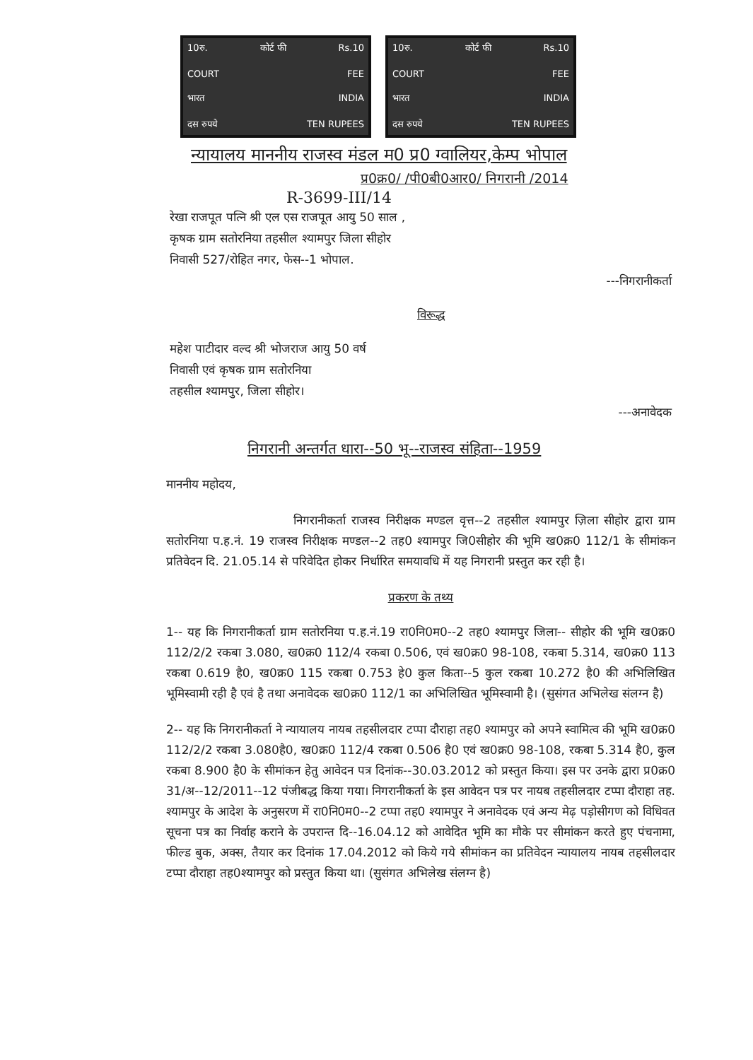10रु. कोर्ट फी Rs.10
COURT FEE
भारत INDIA
दस रुपये TEN RUPEES
10रु. कोर्ट फी Rs.10
COURT FEE
भारत INDIA
दस रुपये TEN RUPEES
न्यायालय माननीय राजस्व मंडल म0 प्र0 ग्वालियर,केम्प भोपाल
प्र0क्र0/ /पी0बी0आर0/ निगरानी /2014
R-3699-III/14
रेखा राजपूत पत्नि श्री एल एस राजपूत आयु 50 साल ,
कृषक ग्राम सतोरनिया तहसील श्यामपुर जिला सीहोर
निवासी 527/रोहित नगर, फेस--1 भोपाल.
---निगरानीकर्ता
विरूद्ध
महेश पाटीदार वल्द श्री भोजराज आयु 50 वर्ष
निवासी एवं कृषक ग्राम सतोरनिया
तहसील श्यामपुर, जिला सीहोर।
---अनावेदक
निगरानी अन्तर्गत धारा--50 भू--राजस्व संहिता--1959
माननीय महोदय,
निगरानीकर्ता राजस्व निरीक्षक मण्डल वृत्त--2 तहसील श्यामपुर ज़िला सीहोर द्वारा ग्राम सतोरनिया प.ह.नं. 19 राजस्व निरीक्षक मण्डल--2 तह0 श्यामपुर जि0सीहोर की भूमि ख0क्र0 112/1 के सीमांकन प्रतिवेदन दि. 21.05.14 से परिवेदित होकर निर्धारित समयावधि में यह निगरानी प्रस्तुत कर रही है।
प्रकरण के तथ्य
1-- यह कि निगरानीकर्ता ग्राम सतोरनिया प.ह.नं.19 रा0नि0म0--2 तह0 श्यामपुर जिला-- सीहोर की भूमि ख0क्र0 112/2/2 रकबा 3.080, ख0क्र0 112/4 रकबा 0.506, एवं ख0क्र0 98-108, रकबा 5.314, ख0क्र0 113 रकबा 0.619 है0, ख0क्र0 115 रकबा 0.753 हे0 कुल किता--5 कुल रकबा 10.272 है0 की अभिलिखित भूमिस्वामी रही है एवं है तथा अनावेदक ख0क्र0 112/1 का अभिलिखित भूमिस्वामी है। (सुसंगत अभिलेख संलग्न है)
2-- यह कि निगरानीकर्ता ने न्यायालय नायब तहसीलदार टप्पा दौराहा तह0 श्यामपुर को अपने स्वामित्व की भूमि ख0क्र0 112/2/2 रकबा 3.080है0, ख0क्र0 112/4 रकबा 0.506 है0 एवं ख0क्र0 98-108, रकबा 5.314 है0, कुल रकबा 8.900 है0 के सीमांकन हेतु आवेदन पत्र दिनांक--30.03.2012 को प्रस्तुत किया। इस पर उनके द्वारा प्र0क्र0 31/अ--12/2011--12 पंजीबद्ध किया गया। निगरानीकर्ता के इस आवेदन पत्र पर नायब तहसीलदार टप्पा दौराहा तह. श्यामपुर के आदेश के अनुसरण में रा0नि0म0--2 टप्पा तह0 श्यामपुर ने अनावेदक एवं अन्य मेढ़ पड़ोसीगण को विधिवत सूचना पत्र का निर्वाह कराने के उपरान्त दि--16.04.12 को आवेदित भूमि का मौके पर सीमांकन करते हुए पंचनामा, फील्ड बुक, अक्स, तैयार कर दिनांक 17.04.2012 को किये गये सीमांकन का प्रतिवेदन न्यायालय नायब तहसीलदार टप्पा दौराहा तह0श्यामपुर को प्रस्तुत किया था। (सुसंगत अभिलेख संलग्न है)